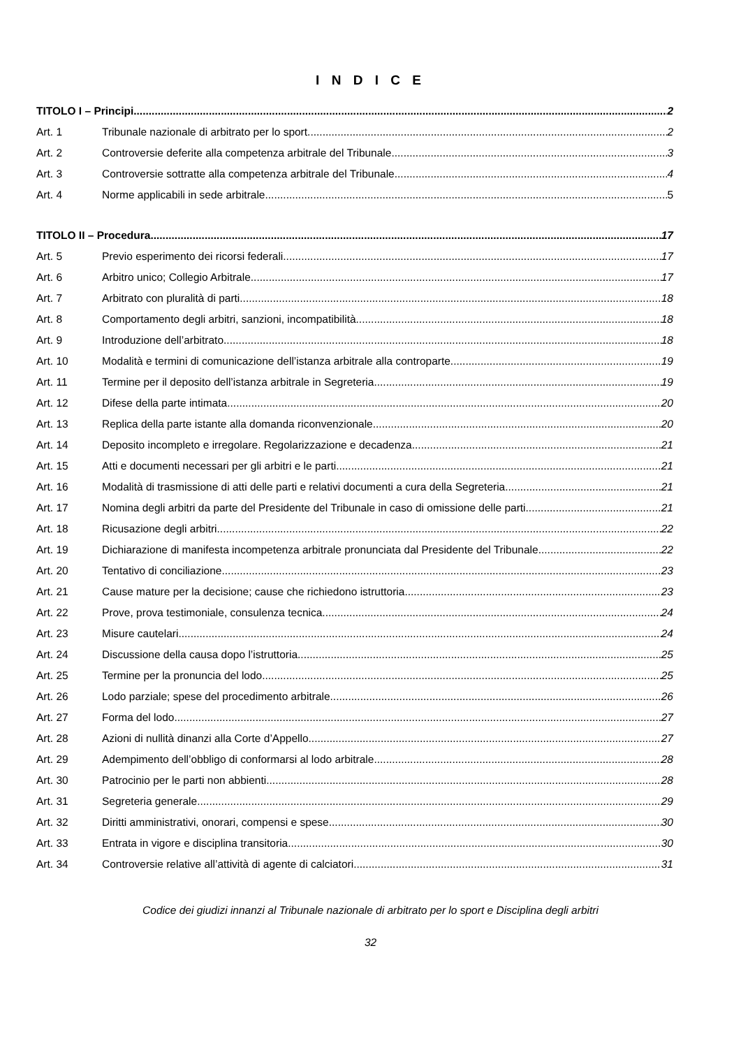I N D I C E
TITOLO I – Principi 2
Art. 1 Tribunale nazionale di arbitrato per lo sport 2
Art. 2 Controversie deferite alla competenza arbitrale del Tribunale 3
Art. 3 Controversie sottratte alla competenza arbitrale del Tribunale 4
Art. 4 Norme applicabili in sede arbitrale 5
TITOLO II – Procedura 17
Art. 5 Previo esperimento dei ricorsi federali 17
Art. 6 Arbitro unico; Collegio Arbitrale 17
Art. 7 Arbitrato con pluralità di parti 18
Art. 8 Comportamento degli arbitri, sanzioni, incompatibilità 18
Art. 9 Introduzione dell’arbitrato 18
Art. 10 Modalità e termini di comunicazione dell’istanza arbitrale alla controparte 19
Art. 11 Termine per il deposito dell’istanza arbitrale in Segreteria 19
Art. 12 Difese della parte intimata 20
Art. 13 Replica della parte istante alla domanda riconvenzionale 20
Art. 14 Deposito incompleto e irregolare. Regolarizzazione e decadenza 21
Art. 15 Atti e documenti necessari per gli arbitri e le parti 21
Art. 16 Modalità di trasmissione di atti delle parti e relativi documenti a cura della Segreteria 21
Art. 17 Nomina degli arbitri da parte del Presidente del Tribunale in caso di omissione delle parti 21
Art. 18 Ricusazione degli arbitri 22
Art. 19 Dichiarazione di manifesta incompetenza arbitrale pronunciata dal Presidente del Tribunale 22
Art. 20 Tentativo di conciliazione 23
Art. 21 Cause mature per la decisione; cause che richiedono istruttoria 23
Art. 22 Prove, prova testimoniale, consulenza tecnica 24
Art. 23 Misure cautelari 24
Art. 24 Discussione della causa dopo l’istruttoria 25
Art. 25 Termine per la pronuncia del lodo 25
Art. 26 Lodo parziale; spese del procedimento arbitrale 26
Art. 27 Forma del lodo 27
Art. 28 Azioni di nullità dinanzi alla Corte d’Appello 27
Art. 29 Adempimento dell’obbligo di conformarsi al lodo arbitrale 28
Art. 30 Patrocinio per le parti non abbienti 28
Art. 31 Segreteria generale 29
Art. 32 Diritti amministrativi, onorari, compensi e spese 30
Art. 33 Entrata in vigore e disciplina transitoria 30
Art. 34 Controversie relative all’attività di agente di calciatori 31
Codice dei giudizi innanzi al Tribunale nazionale di arbitrato per lo sport e Disciplina degli arbitri
32